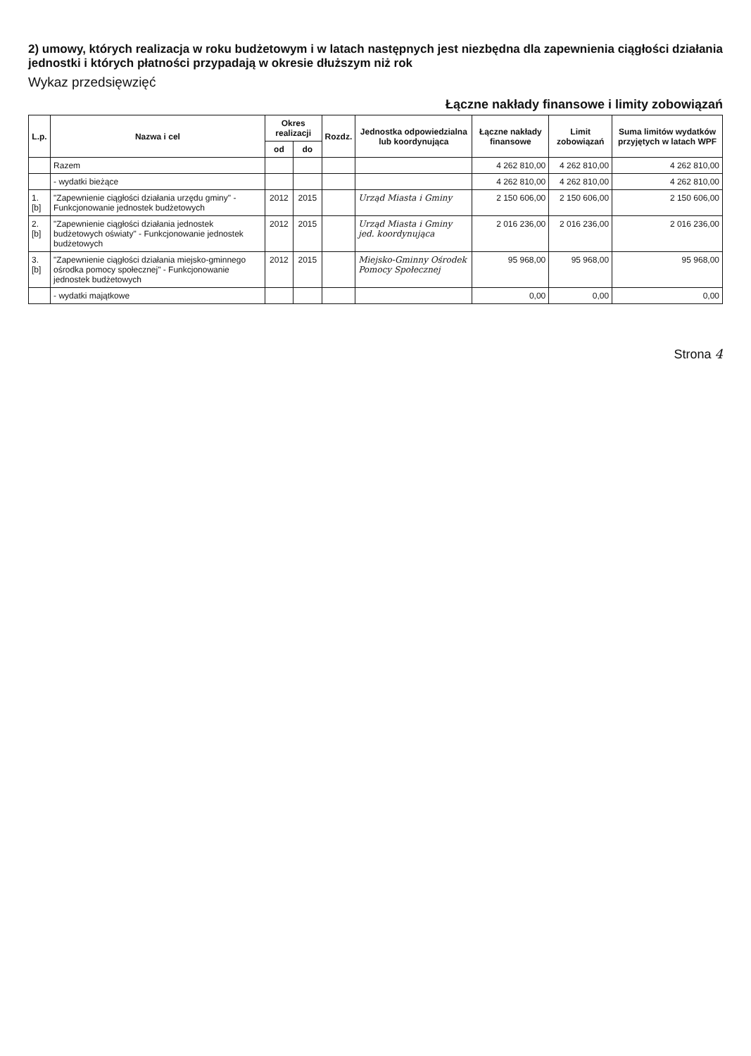2) umowy, których realizacja w roku budżetowym i w latach następnych jest niezbędna dla zapewnienia ciągłości działania jednostki i których płatności przypadają w okresie dłuższym niż rok
Wykaz przedsięwzięć
Łączne nakłady finansowe i limity zobowiązań
| L.p. | Nazwa i cel | Okres realizacji | | Rozdz. | Jednostka odpowiedzialna lub koordynująca | Łączne nakłady finansowe | Limit zobowiązań | Suma limitów wydatków przyjętych w latach WPF |
| --- | --- | --- | --- | --- | --- | --- | --- | --- |
| | | od | do | | | | | |
| | Razem | | | | | 4 262 810,00 | 4 262 810,00 | 4 262 810,00 |
| | - wydatki bieżące | | | | | 4 262 810,00 | 4 262 810,00 | 4 262 810,00 |
| 1.[b] | "Zapewnienie ciągłości działania urzędu gminy" - Funkcjonowanie jednostek budżetowych | 2012 | 2015 | | Urząd Miasta i Gminy | 2 150 606,00 | 2 150 606,00 | 2 150 606,00 |
| 2.[b] | "Zapewnienie ciągłości działania jednostek budżetowych oświaty" - Funkcjonowanie jednostek budżetowych | 2012 | 2015 | | Urząd Miasta i Gminy jed. koordynująca | 2 016 236,00 | 2 016 236,00 | 2 016 236,00 |
| 3.[b] | "Zapewnienie ciągłości działania miejsko-gminnego ośrodka pomocy społecznej" - Funkcjonowanie jednostek budżetowych | 2012 | 2015 | | Miejsko-Gminny Ośrodek Pomocy Społecznej | 95 968,00 | 95 968,00 | 95 968,00 |
| | - wydatki majątkowe | | | | | 0,00 | 0,00 | 0,00 |
Strona 4